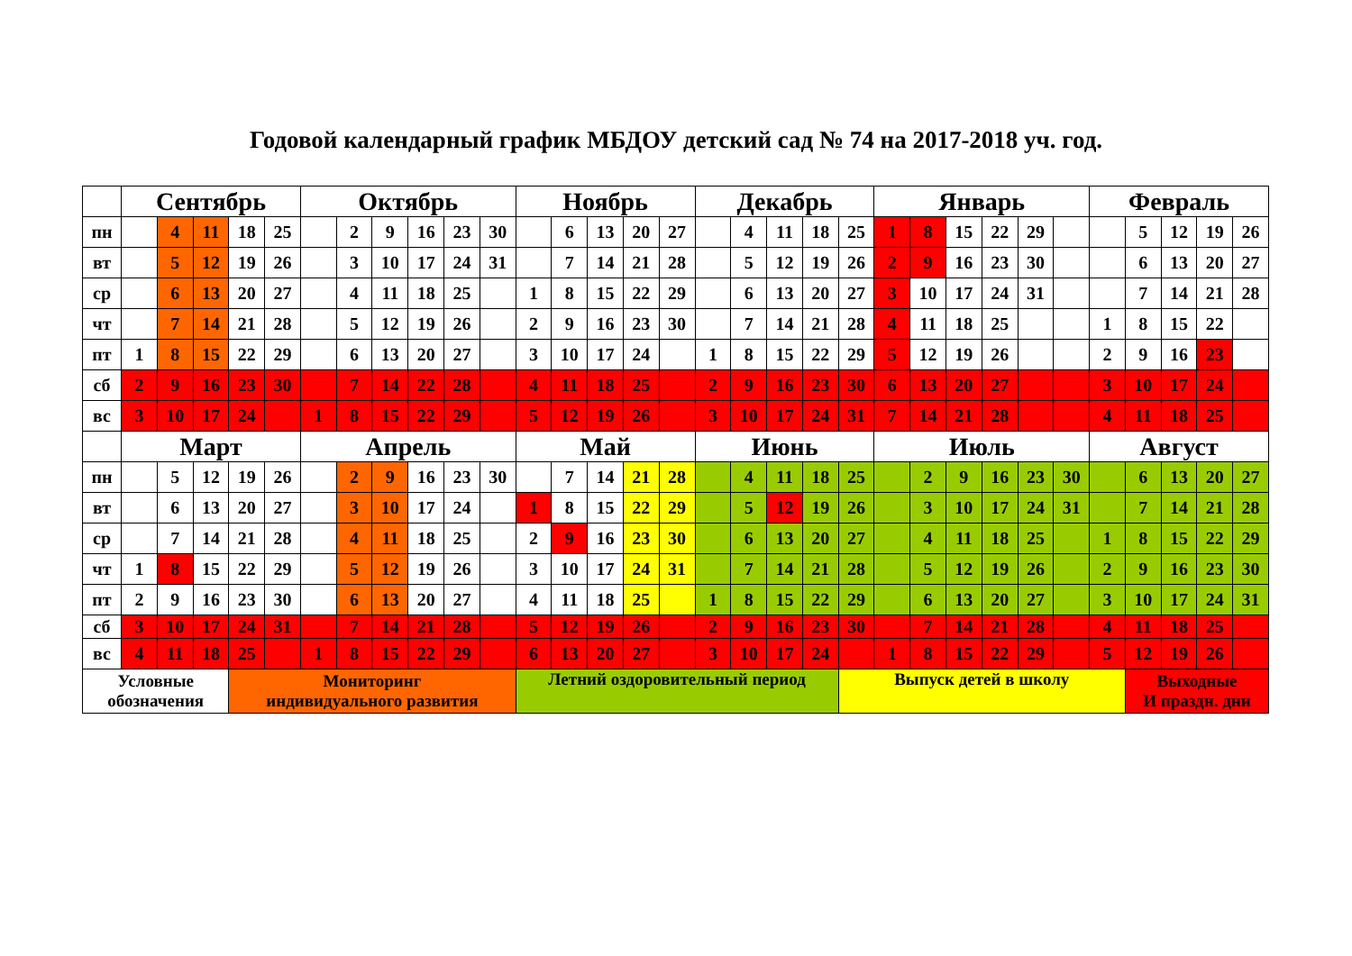Годовой календарный график МБДОУ детский сад № 74 на 2017-2018 уч. год.
| | Сентябрь | | | | | Октябрь | | | | | | Ноябрь | | | | | Декабрь | | | | | Январь | | | | | | Февраль | | | | |
| --- | --- | --- | --- | --- | --- | --- | --- | --- | --- | --- | --- | --- | --- | --- | --- | --- | --- | --- | --- | --- | --- | --- | --- | --- | --- | --- | --- | --- | --- | --- | --- | --- |
| пн | | 4 | 11 | 18 | 25 | | 2 | 9 | 16 | 23 | 30 | | 6 | 13 | 20 | 27 | | 4 | 11 | 18 | 25 | 1 | 8 | 15 | 22 | 29 | | | 5 | 12 | 19 | 26 |
| вт | | 5 | 12 | 19 | 26 | | 3 | 10 | 17 | 24 | 31 | | 7 | 14 | 21 | 28 | | 5 | 12 | 19 | 26 | 2 | 9 | 16 | 23 | 30 | | | 6 | 13 | 20 | 27 |
| ср | | 6 | 13 | 20 | 27 | | 4 | 11 | 18 | 25 | | 1 | 8 | 15 | 22 | 29 | | 6 | 13 | 20 | 27 | 3 | 10 | 17 | 24 | 31 | | | 7 | 14 | 21 | 28 |
| чт | | 7 | 14 | 21 | 28 | | 5 | 12 | 19 | 26 | | 2 | 9 | 16 | 23 | 30 | | 7 | 14 | 21 | 28 | 4 | 11 | 18 | 25 | | | 1 | 8 | 15 | 22 | |
| пт | 1 | 8 | 15 | 22 | 29 | | 6 | 13 | 20 | 27 | | 3 | 10 | 17 | 24 | | 1 | 8 | 15 | 22 | 29 | 5 | 12 | 19 | 26 | | | 2 | 9 | 16 | 23 | |
| сб | 2 | 9 | 16 | 23 | 30 | | 7 | 14 | 22 | 28 | | 4 | 11 | 18 | 25 | | 2 | 9 | 16 | 23 | 30 | 6 | 13 | 20 | 27 | | | 3 | 10 | 17 | 24 | |
| вс | 3 | 10 | 17 | 24 | | 1 | 8 | 15 | 22 | 29 | | 5 | 12 | 19 | 26 | | 3 | 10 | 17 | 24 | 31 | 7 | 14 | 21 | 28 | | | 4 | 11 | 18 | 25 | |
| | Март | | | | | Апрель | | | | | | Май | | | | | Июнь | | | | | Июль | | | | | | Август | | | | |
| пн | | 5 | 12 | 19 | 26 | | 2 | 9 | 16 | 23 | 30 | | 7 | 14 | 21 | 28 | | 4 | 11 | 18 | 25 | | 2 | 9 | 16 | 23 | 30 | | 6 | 13 | 20 | 27 |
| вт | | 6 | 13 | 20 | 27 | | 3 | 10 | 17 | 24 | | 1 | 8 | 15 | 22 | 29 | | 5 | 12 | 19 | 26 | | 3 | 10 | 17 | 24 | 31 | | 7 | 14 | 21 | 28 |
| ср | | 7 | 14 | 21 | 28 | | 4 | 11 | 18 | 25 | | 2 | 9 | 16 | 23 | 30 | | 6 | 13 | 20 | 27 | | 4 | 11 | 18 | 25 | | 1 | 8 | 15 | 22 | 29 |
| чт | 1 | 8 | 15 | 22 | 29 | | 5 | 12 | 19 | 26 | | 3 | 10 | 17 | 24 | 31 | | 7 | 14 | 21 | 28 | | 5 | 12 | 19 | 26 | | 2 | 9 | 16 | 23 | 30 |
| пт | 2 | 9 | 16 | 23 | 30 | | 6 | 13 | 20 | 27 | | 4 | 11 | 18 | 25 | | 1 | 8 | 15 | 22 | 29 | | 6 | 13 | 20 | 27 | | 3 | 10 | 17 | 24 | 31 |
| сб | 3 | 10 | 17 | 24 | 31 | | 7 | 14 | 21 | 28 | | 5 | 12 | 19 | 26 | | 2 | 9 | 16 | 23 | 30 | | 7 | 14 | 21 | 28 | | 4 | 11 | 18 | 25 | |
| вс | 4 | 11 | 18 | 25 | | 1 | 8 | 15 | 22 | 29 | | 6 | 13 | 20 | 27 | | 3 | 10 | 17 | 24 | | 1 | 8 | 15 | 22 | 29 | | 5 | 12 | 19 | 26 | |
| Условные обозначения | | | | Мониторинг индивидуального развития | | | | | | | | Летний оздоровительный период | | | | | | | | | Выпуск детей в школу | | | | | | | | Выходные И праздн. дни | | | |